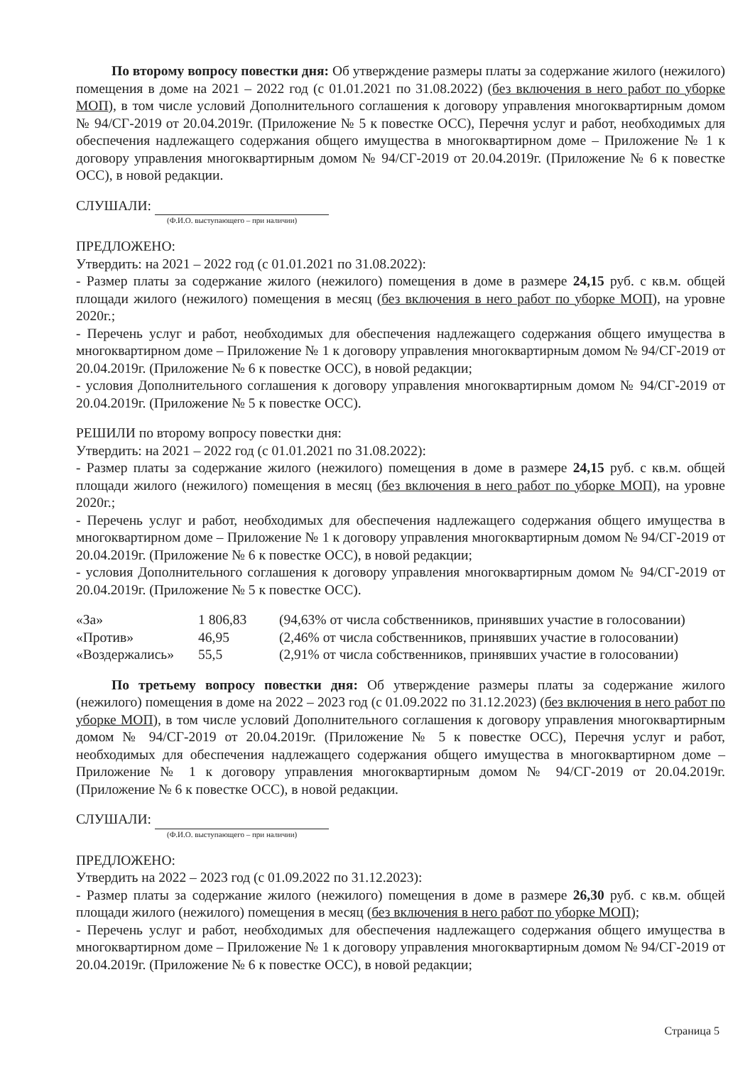По второму вопросу повестки дня: Об утверждение размеры платы за содержание жилого (нежилого) помещения в доме на 2021 – 2022 год (с 01.01.2021 по 31.08.2022) (без включения в него работ по уборке МОП), в том числе условий Дополнительного соглашения к договору управления многоквартирным домом № 94/СГ-2019 от 20.04.2019г. (Приложение № 5 к повестке ОСС), Перечня услуг и работ, необходимых для обеспечения надлежащего содержания общего имущества в многоквартирном доме – Приложение № 1 к договору управления многоквартирным домом № 94/СГ-2019 от 20.04.2019г. (Приложение № 6 к повестке ОСС), в новой редакции.
СЛУШАЛИ:
(Ф.И.О. выступающего – при наличии)
ПРЕДЛОЖЕНО:
Утвердить: на 2021 – 2022 год (с 01.01.2021 по 31.08.2022):
- Размер платы за содержание жилого (нежилого) помещения в доме в размере 24,15 руб. с кв.м. общей площади жилого (нежилого) помещения в месяц (без включения в него работ по уборке МОП), на уровне 2020г.;
- Перечень услуг и работ, необходимых для обеспечения надлежащего содержания общего имущества в многоквартирном доме – Приложение № 1 к договору управления многоквартирным домом № 94/СГ-2019 от 20.04.2019г. (Приложение № 6 к повестке ОСС), в новой редакции;
- условия Дополнительного соглашения к договору управления многоквартирным домом № 94/СГ-2019 от 20.04.2019г. (Приложение № 5 к повестке ОСС).
РЕШИЛИ по второму вопросу повестки дня:
Утвердить: на 2021 – 2022 год (с 01.01.2021 по 31.08.2022):
- Размер платы за содержание жилого (нежилого) помещения в доме в размере 24,15 руб. с кв.м. общей площади жилого (нежилого) помещения в месяц (без включения в него работ по уборке МОП), на уровне 2020г.;
- Перечень услуг и работ, необходимых для обеспечения надлежащего содержания общего имущества в многоквартирном доме – Приложение № 1 к договору управления многоквартирным домом № 94/СГ-2019 от 20.04.2019г. (Приложение № 6 к повестке ОСС), в новой редакции;
- условия Дополнительного соглашения к договору управления многоквартирным домом № 94/СГ-2019 от 20.04.2019г. (Приложение № 5 к повестке ОСС).
| «За» | 1 806,83 | (94,63% от числа собственников, принявших участие в голосовании) |
| «Против» | 46,95 | (2,46% от числа собственников, принявших участие в голосовании) |
| «Воздержались» | 55,5 | (2,91% от числа собственников, принявших участие в голосовании) |
По третьему вопросу повестки дня: Об утверждение размеры платы за содержание жилого (нежилого) помещения в доме на 2022 – 2023 год (с 01.09.2022 по 31.12.2023) (без включения в него работ по уборке МОП), в том числе условий Дополнительного соглашения к договору управления многоквартирным домом № 94/СГ-2019 от 20.04.2019г. (Приложение № 5 к повестке ОСС), Перечня услуг и работ, необходимых для обеспечения надлежащего содержания общего имущества в многоквартирном доме – Приложение № 1 к договору управления многоквартирным домом № 94/СГ-2019 от 20.04.2019г. (Приложение № 6 к повестке ОСС), в новой редакции.
СЛУШАЛИ:
(Ф.И.О. выступающего – при наличии)
ПРЕДЛОЖЕНО:
Утвердить на 2022 – 2023 год (с 01.09.2022 по 31.12.2023):
- Размер платы за содержание жилого (нежилого) помещения в доме в размере 26,30 руб. с кв.м. общей площади жилого (нежилого) помещения в месяц (без включения в него работ по уборке МОП);
- Перечень услуг и работ, необходимых для обеспечения надлежащего содержания общего имущества в многоквартирном доме – Приложение № 1 к договору управления многоквартирным домом № 94/СГ-2019 от 20.04.2019г. (Приложение № 6 к повестке ОСС), в новой редакции;
Страница 5